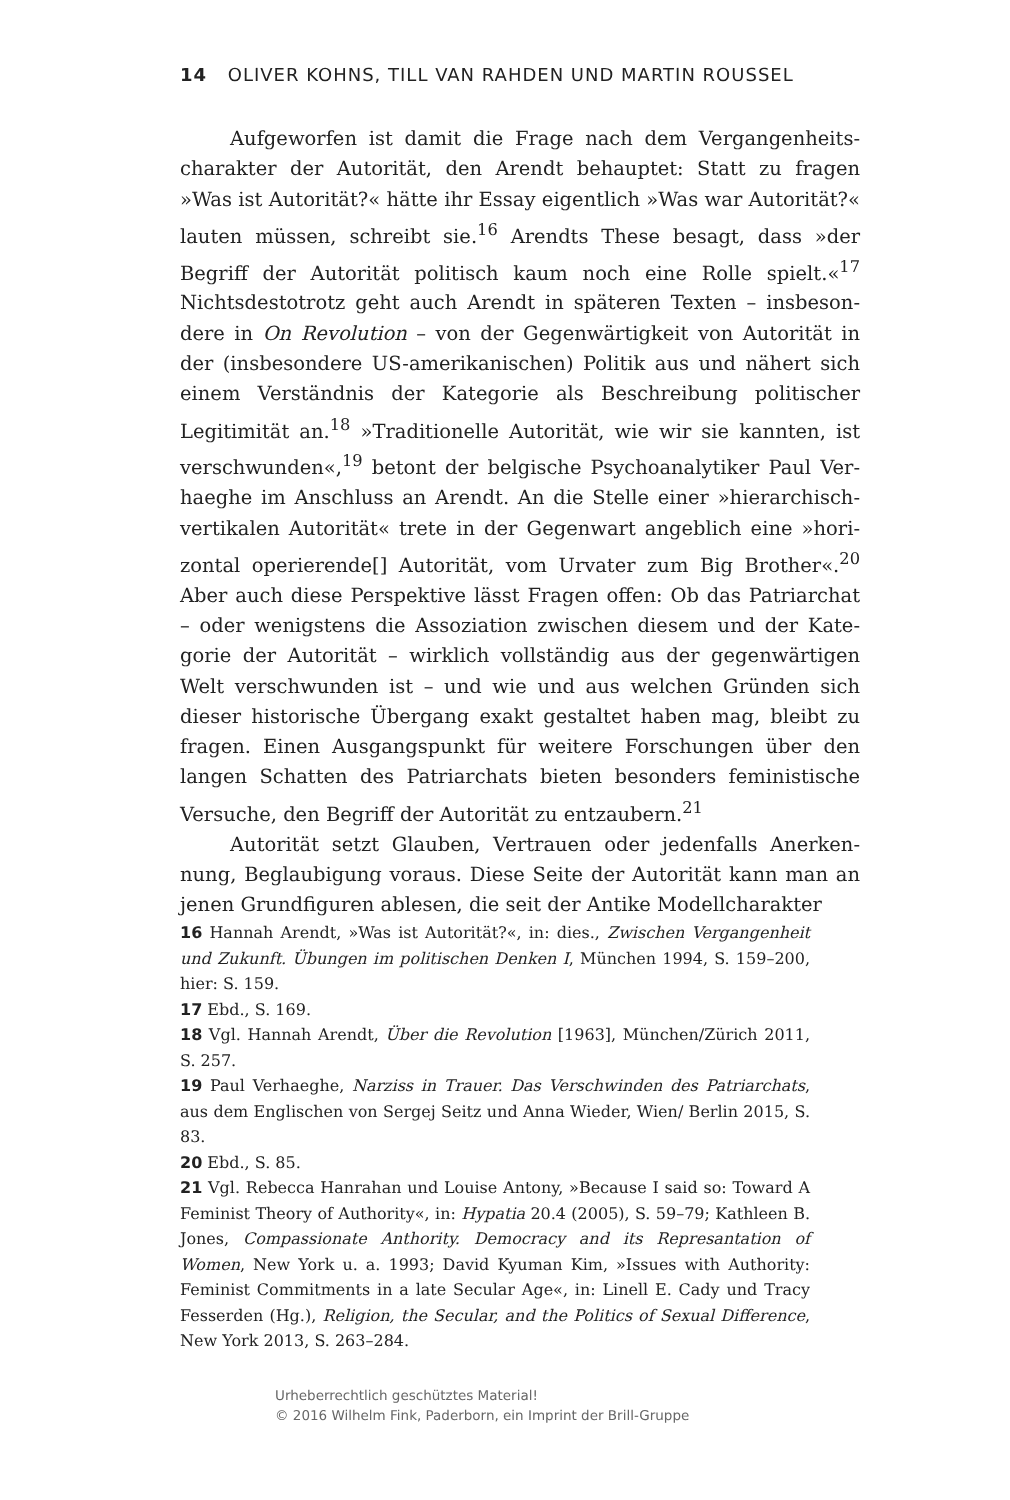14 OLIVER KOHNS, TILL VAN RAHDEN UND MARTIN ROUSSEL
Aufgeworfen ist damit die Frage nach dem Vergangenheits­charakter der Autorität, den Arendt behauptet: Statt zu fragen »Was ist Autorität?« hätte ihr Essay eigentlich »Was war Auto­rität?« lauten müssen, schreibt sie.<sup>16</sup> Arendts These besagt, dass »der Begriff der Autorität politisch kaum noch eine Rolle spielt.«<sup>17</sup> Nichtsdestotrotz geht auch Arendt in späteren Texten – insbeson­dere in On Revolution – von der Gegenwärtigkeit von Autorität in der (insbesondere US-amerikanischen) Politik aus und nähert sich einem Verständnis der Kategorie als Beschreibung politischer Legitimität an.<sup>18</sup> »Traditionelle Autorität, wie wir sie kannten, ist verschwunden«,<sup>19</sup> betont der belgische Psychoanalytiker Paul Ver­haeghe im Anschluss an Arendt. An die Stelle einer »hierarchisch-vertikalen Autorität« trete in der Gegenwart angeblich eine »hori­zontal operierende[] Autorität, vom Urvater zum Big Brother«.<sup>20</sup> Aber auch diese Perspektive lässt Fragen offen: Ob das Patriarchat – oder wenigstens die Assoziation zwischen diesem und der Kate­gorie der Autorität – wirklich vollständig aus der gegenwärtigen Welt verschwunden ist – und wie und aus welchen Gründen sich dieser historische Übergang exakt gestaltet haben mag, bleibt zu fragen. Einen Ausgangspunkt für weitere Forschungen über den langen Schatten des Patriarchats bieten besonders feministische Versuche, den Begriff der Autorität zu entzaubern.<sup>21</sup>
Autorität setzt Glauben, Vertrauen oder jedenfalls Anerken­nung, Beglaubigung voraus. Diese Seite der Autorität kann man an jenen Grundfiguren ablesen, die seit der Antike Modellcharakter
16 Hannah Arendt, »Was ist Autorität?«, in: dies., Zwischen Vergan­genheit und Zukunft. Übungen im politischen Denken I, München 1994, S. 159–200, hier: S. 159.
17 Ebd., S. 169.
18 Vgl. Hannah Arendt, Über die Revolution [1963], München/Zürich 2011, S. 257.
19 Paul Verhaeghe, Narziss in Trauer. Das Verschwinden des Patriar­chats, aus dem Englischen von Sergej Seitz und Anna Wieder, Wien/ Berlin 2015, S. 83.
20 Ebd., S. 85.
21 Vgl. Rebecca Hanrahan und Louise Antony, »Because I said so: Toward A Feminist Theory of Authority«, in: Hypatia 20.4 (2005), S. 59–79; Kathleen B. Jones, Compassionate Anthority. Democracy and its Represantation of Women, New York u. a. 1993; David Kyuman Kim, »Issues with Authority: Feminist Commitments in a late Secular Age«, in: Linell E. Cady und Tracy Fesserden (Hg.), Religion, the Secular, and the Politics of Sexual Difference, New York 2013, S. 263–284.
Urheberrechtlich geschütztes Material!
© 2016 Wilhelm Fink, Paderborn, ein Imprint der Brill-Gruppe